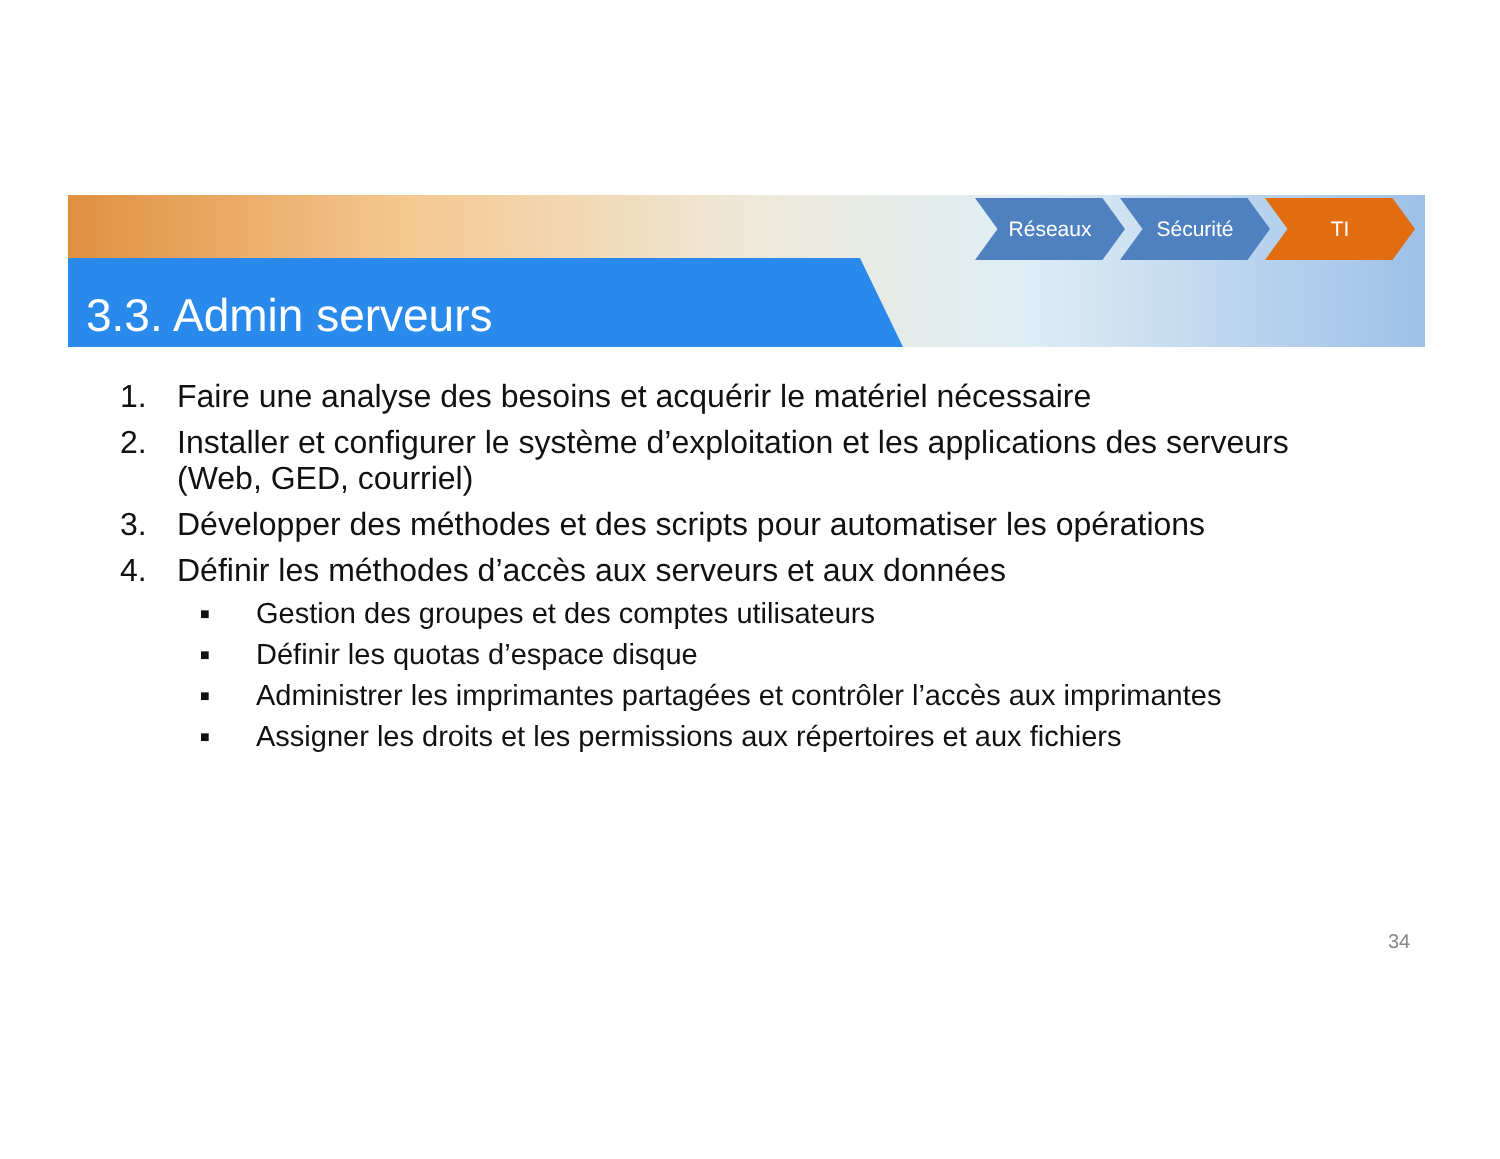3.3. Admin serveurs
Réseaux Sécurité TI
1. Faire une analyse des besoins et acquérir le matériel nécessaire
2. Installer et configurer le système d’exploitation et les applications des serveurs (Web, GED, courriel)
3. Développer des méthodes et des scripts pour automatiser les opérations
4. Définir les méthodes d’accès aux serveurs et aux données
■ Gestion des groupes et des comptes utilisateurs
■ Définir les quotas d’espace disque
■ Administrer les imprimantes partagées et contrôler l’accès aux imprimantes
■ Assigner les droits et les permissions aux répertoires et aux fichiers
34